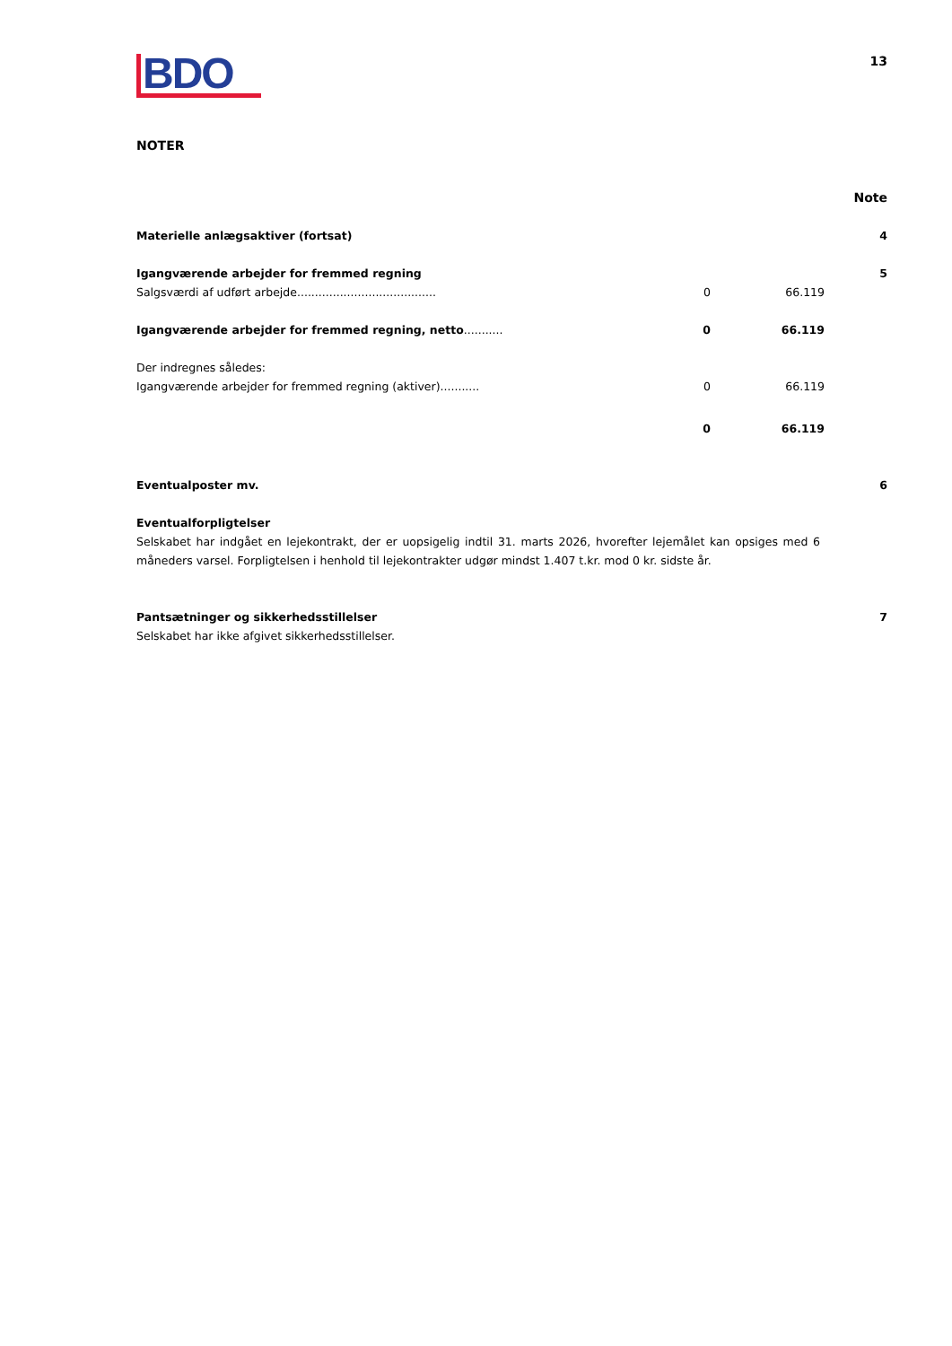BDO
13
NOTER
| | | | Note |
| Materielle anlægsaktiver (fortsat) | | | 4 |
| Igangværende arbejder for fremmed regning | | | 5 |
| Salgsværdi af udført arbejde....................................... | 0 | 66.119 | |
| Igangværende arbejder for fremmed regning, netto ........... | 0 | 66.119 | |
| Der indregnes således: | | | |
| Igangværende arbejder for fremmed regning (aktiver)........... | 0 | 66.119 | |
| | 0 | 66.119 | |
| Eventualposter mv. | | | 6 |
| Eventualforpligtelser Selskabet har indgået en lejekontrakt, der er uopsigelig indtil 31. marts 2026, hvorefter lejemålet kan opsiges med 6 måneders varsel. Forpligtelsen i henhold til lejekontrakter udgør mindst 1.407 t.kr. mod 0 kr. sidste år. | | | |
| Pantsætninger og sikkerhedsstillelser Selskabet har ikke afgivet sikkerhedsstillelser. | | | 7 |